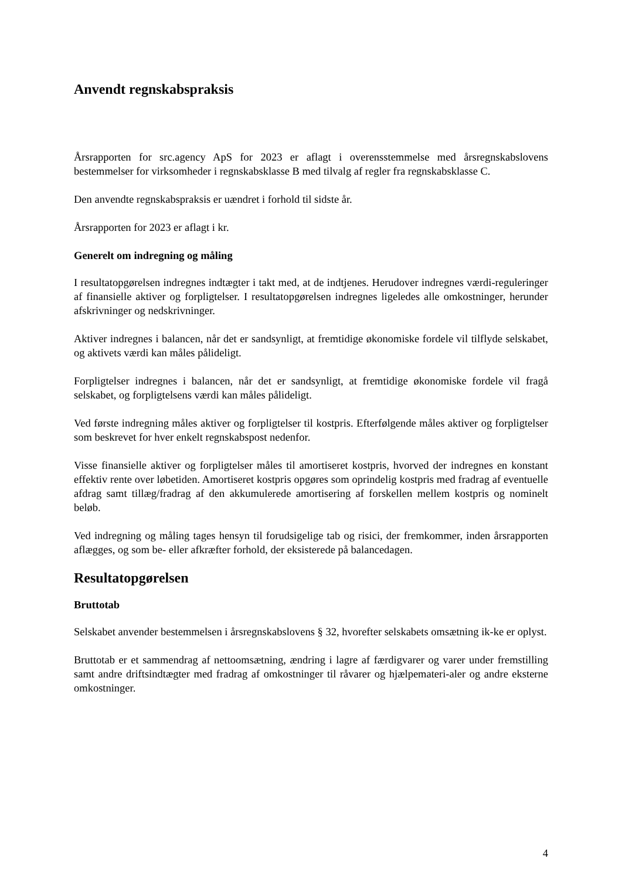Anvendt regnskabspraksis
Årsrapporten for src.agency ApS for 2023 er aflagt i overensstemmelse med årsregnskabslovens bestemmelser for virksomheder i regnskabsklasse B med tilvalg af regler fra regnskabsklasse C.
Den anvendte regnskabspraksis er uændret i forhold til sidste år.
Årsrapporten for 2023 er aflagt i kr.
Generelt om indregning og måling
I resultatopgørelsen indregnes indtægter i takt med, at de indtjenes. Herudover indregnes værdi-reguleringer af finansielle aktiver og forpligtelser. I resultatopgørelsen indregnes ligeledes alle omkostninger, herunder afskrivninger og nedskrivninger.
Aktiver indregnes i balancen, når det er sandsynligt, at fremtidige økonomiske fordele vil tilflyde selskabet, og aktivets værdi kan måles pålideligt.
Forpligtelser indregnes i balancen, når det er sandsynligt, at fremtidige økonomiske fordele vil fragå selskabet, og forpligtelsens værdi kan måles pålideligt.
Ved første indregning måles aktiver og forpligtelser til kostpris. Efterfølgende måles aktiver og forpligtelser som beskrevet for hver enkelt regnskabspost nedenfor.
Visse finansielle aktiver og forpligtelser måles til amortiseret kostpris, hvorved der indregnes en konstant effektiv rente over løbetiden. Amortiseret kostpris opgøres som oprindelig kostpris med fradrag af eventuelle afdrag samt tillæg/fradrag af den akkumulerede amortisering af forskellen mellem kostpris og nominelt beløb.
Ved indregning og måling tages hensyn til forudsigelige tab og risici, der fremkommer, inden årsrapporten aflægges, og som be- eller afkræfter forhold, der eksisterede på balancedagen.
Resultatopgørelsen
Bruttotab
Selskabet anvender bestemmelsen i årsregnskabslovens § 32, hvorefter selskabets omsætning ik-ke er oplyst.
Bruttotab er et sammendrag af nettoomsætning, ændring i lagre af færdigvarer og varer under fremstilling samt andre driftsindtægter med fradrag af omkostninger til råvarer og hjælpemateri-aler og andre eksterne omkostninger.
4